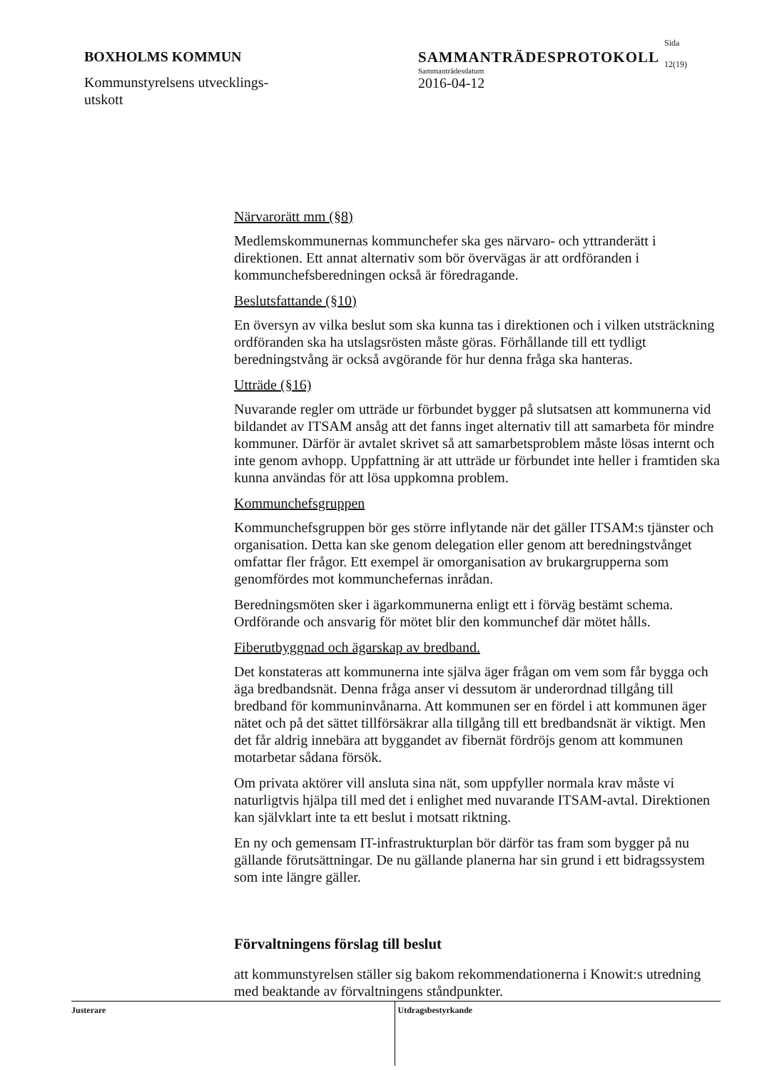BOXHOLMS KOMMUN
Kommunstyrelsens utvecklings-
utskott
SAMMANTRÄDESPROTOKOLL
Sammanträdesdatum
2016-04-12
Sida
12(19)
Närvarorätt mm (§8)
Medlemskommunernas kommunchefer ska ges närvaro- och yttranderätt i direktionen. Ett annat alternativ som bör övervägas är att ordföranden i kommunchefsberedningen också är föredragande.
Beslutsfattande (§10)
En översyn av vilka beslut som ska kunna tas i direktionen och i vilken utsträckning ordföranden ska ha utslagsrösten måste göras. Förhållande till ett tydligt beredningstvång är också avgörande för hur denna fråga ska hanteras.
Utträde (§16)
Nuvarande regler om utträde ur förbundet bygger på slutsatsen att kommunerna vid bildandet av ITSAM ansåg att det fanns inget alternativ till att samarbeta för mindre kommuner. Därför är avtalet skrivet så att samarbetsproblem måste lösas internt och inte genom avhopp. Uppfattning är att utträde ur förbundet inte heller i framtiden ska kunna användas för att lösa uppkomna problem.
Kommunchefsgruppen
Kommunchefsgruppen bör ges större inflytande när det gäller ITSAM:s tjänster och organisation. Detta kan ske genom delegation eller genom att beredningstvånget omfattar fler frågor. Ett exempel är omorganisation av brukargrupperna som genomfördes mot kommunchefernas inrådan.
Beredningsmöten sker i ägarkommunerna enligt ett i förväg bestämt schema. Ordförande och ansvarig för mötet blir den kommunchef där mötet hålls.
Fiberutbyggnad och ägarskap av bredband.
Det konstateras att kommunerna inte själva äger frågan om vem som får bygga och äga bredbandsnät. Denna fråga anser vi dessutom är underordnad tillgång till bredband för kommuninvånarna. Att kommunen ser en fördel i att kommunen äger nätet och på det sättet tillförsäkrar alla tillgång till ett bredbandsnät är viktigt. Men det får aldrig innebära att byggandet av fibernät fördröjs genom att kommunen motarbetar sådana försök.
Om privata aktörer vill ansluta sina nät, som uppfyller normala krav måste vi naturligtvis hjälpa till med det i enlighet med nuvarande ITSAM-avtal. Direktionen kan självklart inte ta ett beslut i motsatt riktning.
En ny och gemensam IT-infrastrukturplan bör därför tas fram som bygger på nu gällande förutsättningar. De nu gällande planerna har sin grund i ett bidragssystem som inte längre gäller.
Förvaltningens förslag till beslut
att kommunstyrelsen ställer sig bakom rekommendationerna i Knowit:s utredning med beaktande av förvaltningens ståndpunkter.
Justerare Utdragsbestyrkande